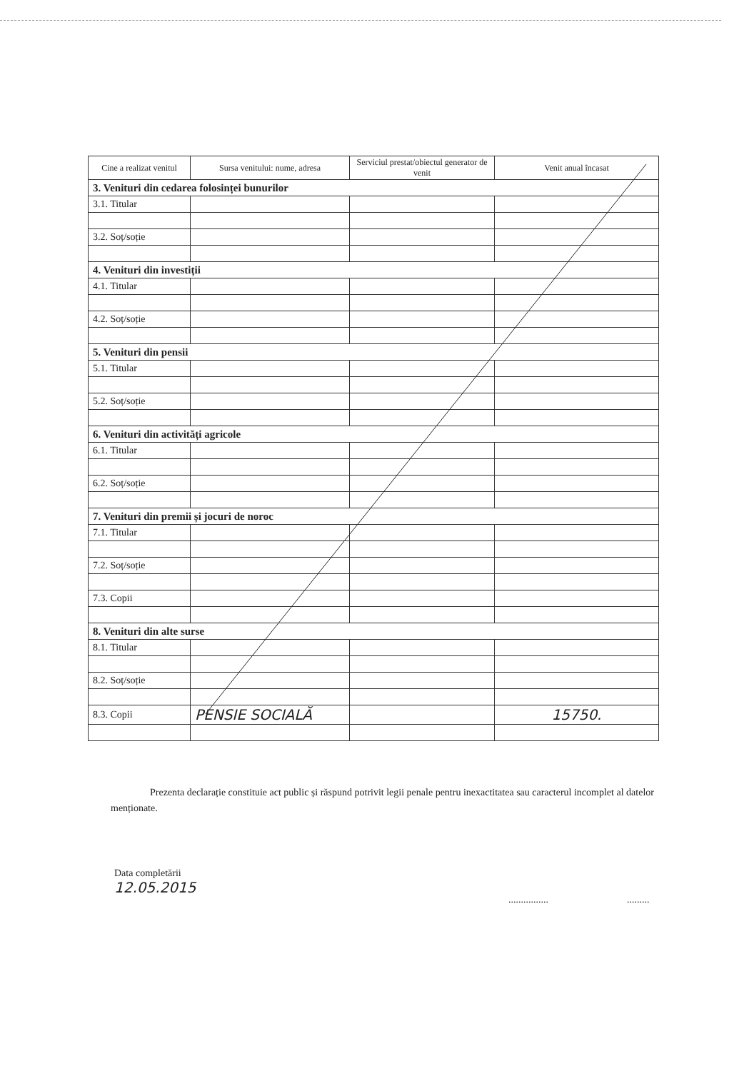| Cine a realizat venitul | Sursa venitului: nume, adresa | Serviciul prestat/obiectul generator de venit | Venit anual încasat |
| --- | --- | --- | --- |
| 3. Venituri din cedarea folosinței bunurilor | | | |
| 3.1. Titular | | | |
| 3.2. Soț/soție | | | |
| 4. Venituri din investiții | | | |
| 4.1. Titular | | | |
| 4.2. Soț/soție | | | |
| 5. Venituri din pensii | | | |
| 5.1. Titular | | | |
| 5.2. Soț/soție | | | |
| 6. Venituri din activități agricole | | | |
| 6.1. Titular | | | |
| 6.2. Soț/soție | | | |
| 7. Venituri din premii și jocuri de noroc | | | |
| 7.1. Titular | | | |
| 7.2. Soț/soție | | | |
| 7.3. Copii | | | |
| 8. Venituri din alte surse | | | |
| 8.1. Titular | | | |
| 8.2. Soț/soție | | | |
| 8.3. Copii | PENSIE SOCIALĂ | | 15750. |
Prezenta declarație constituie act public și răspund potrivit legii penale pentru inexactitatea sau caracterul incomplet al datelor menționate.
Data completării
12.05.2015
................ .........